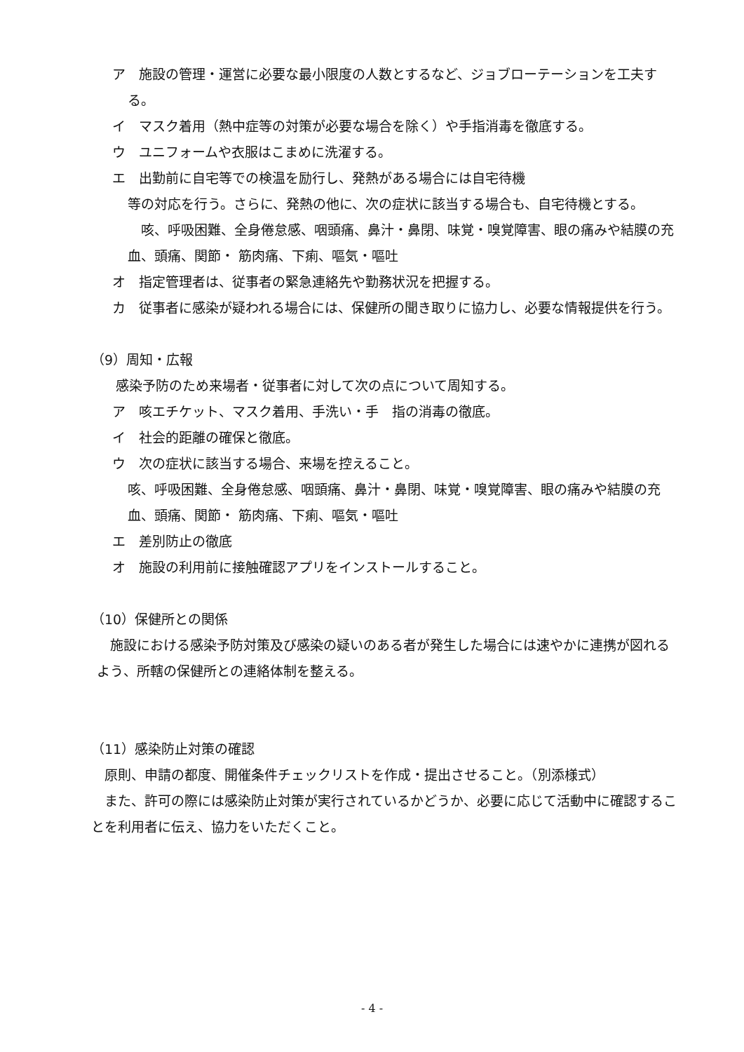ア　施設の管理・運営に必要な最小限度の人数とするなど、ジョブローテーションを工夫する。
イ　マスク着用（熱中症等の対策が必要な場合を除く）や手指消毒を徹底する。
ウ　ユニフォームや衣服はこまめに洗濯する。
エ　出勤前に自宅等での検温を励行し、発熱がある場合には自宅待機
等の対応を行う。さらに、発熱の他に、次の症状に該当する場合も、自宅待機とする。
　咳、呼吸困難、全身倦怠感、咽頭痛、鼻汁・鼻閉、味覚・嗅覚障害、眼の痛みや結膜の充血、頭痛、関節・ 筋肉痛、下痢、嘔気・嘔吐
オ　指定管理者は、従事者の緊急連絡先や勤務状況を把握する。
カ　従事者に感染が疑われる場合には、保健所の聞き取りに協力し、必要な情報提供を行う。
（9）周知・広報
感染予防のため来場者・従事者に対して次の点について周知する。
ア　咳エチケット、マスク着用、手洗い・手　指の消毒の徹底。
イ　社会的距離の確保と徹底。
ウ　次の症状に該当する場合、来場を控えること。
咳、呼吸困難、全身倦怠感、咽頭痛、鼻汁・鼻閉、味覚・嗅覚障害、眼の痛みや結膜の充血、頭痛、関節・ 筋肉痛、下痢、嘔気・嘔吐
エ　差別防止の徹底
オ　施設の利用前に接触確認アプリをインストールすること。
（10）保健所との関係
　施設における感染予防対策及び感染の疑いのある者が発生した場合には速やかに連携が図れるよう、所轄の保健所との連絡体制を整える。
（11）感染防止対策の確認
　原則、申請の都度、開催条件チェックリストを作成・提出させること。（別添様式）
　また、許可の際には感染防止対策が実行されているかどうか、必要に応じて活動中に確認することを利用者に伝え、協力をいただくこと。
- 4 -